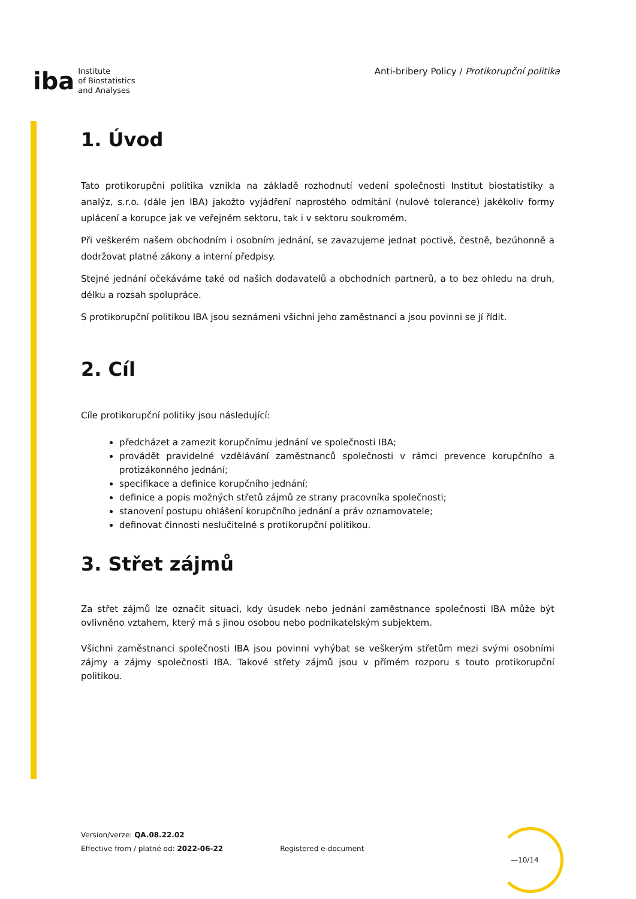iba Institute
of Biostatistics
and Analyses
Anti-bribery Policy / Protikorupční politika
1. Úvod
Tato protikorupční politika vznikla na základě rozhodnutí vedení společnosti Institut biostatistiky a analýz, s.r.o. (dále jen IBA) jakožto vyjádření naprostého odmítání (nulové tolerance) jakékoliv formy uplácení a korupce jak ve veřejném sektoru, tak i v sektoru soukromém.
Při veškerém našem obchodním i osobním jednání, se zavazujeme jednat poctivě, čestně, bezúhonně a dodržovat platné zákony a interní předpisy.
Stejné jednání očekáváme také od našich dodavatelů a obchodních partnerů, a to bez ohledu na druh, délku a rozsah spolupráce.
S protikorupční politikou IBA jsou seznámeni všichni jeho zaměstnanci a jsou povinni se jí řídit.
2. Cíl
Cíle protikorupční politiky jsou následující:
předcházet a zamezit korupčnímu jednání ve společnosti IBA;
provádět pravidelné vzdělávání zaměstnanců společnosti v rámci prevence korupčního a protizákonného jednání;
specifikace a definice korupčního jednání;
definice a popis možných střetů zájmů ze strany pracovníka společnosti;
stanovení postupu ohlášení korupčního jednání a práv oznamovatele;
definovat činnosti neslučitelné s protikorupční politikou.
3. Střet zájmů
Za střet zájmů lze označit situaci, kdy úsudek nebo jednání zaměstnance společnosti IBA může být ovlivněno vztahem, který má s jinou osobou nebo podnikatelským subjektem.
Všichni zaměstnanci společnosti IBA jsou povinni vyhýbat se veškerým střetům mezi svými osobními zájmy a zájmy společnosti IBA. Takové střety zájmů jsou v přímém rozporu s touto protikorupční politikou.
Version/verze: QA.08.22.02
Effective from / platné od: 2022-06-22
Registered e-document
—10/14